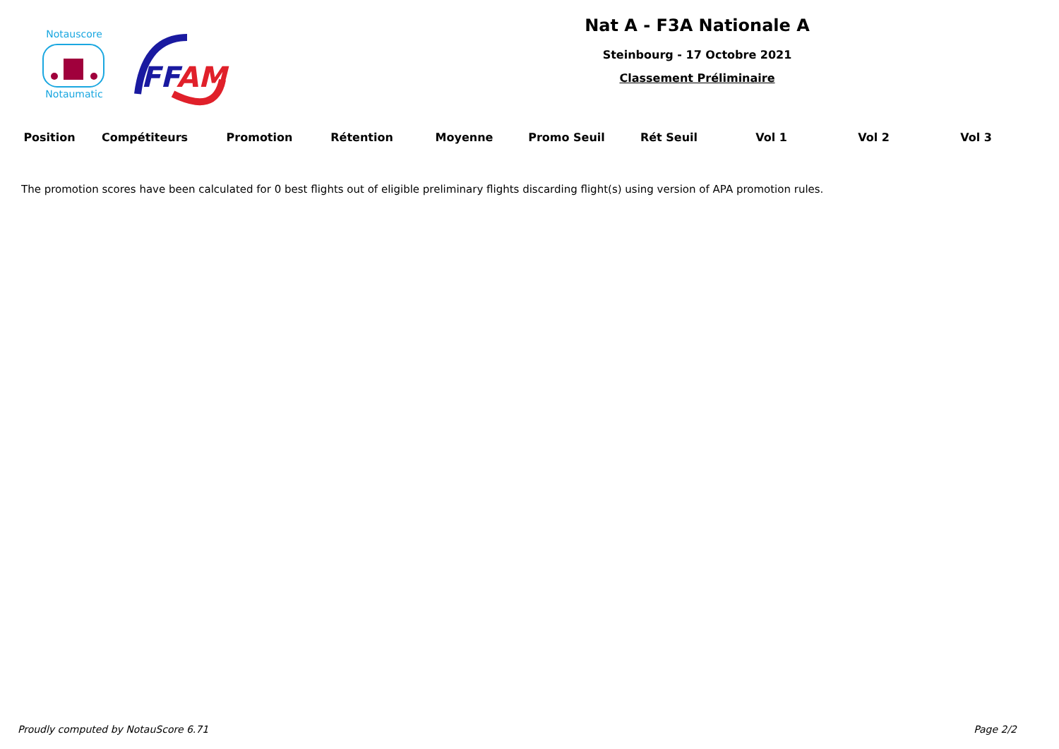Notauscore
Notaumatic
FFAM
Nat A - F3A Nationale A
Steinbourg - 17 Octobre 2021
Classement Préliminaire
| Position | Compétiteurs | Promotion | Rétention | Moyenne | Promo Seuil | Rét Seuil | Vol 1 | Vol 2 | Vol 3 |
| --- | --- | --- | --- | --- | --- | --- | --- | --- | --- |
The promotion scores have been calculated for 0 best flights out of eligible preliminary flights discarding flight(s) using version of APA promotion rules.
Proudly computed by NotauScore 6.71 Page 2/2